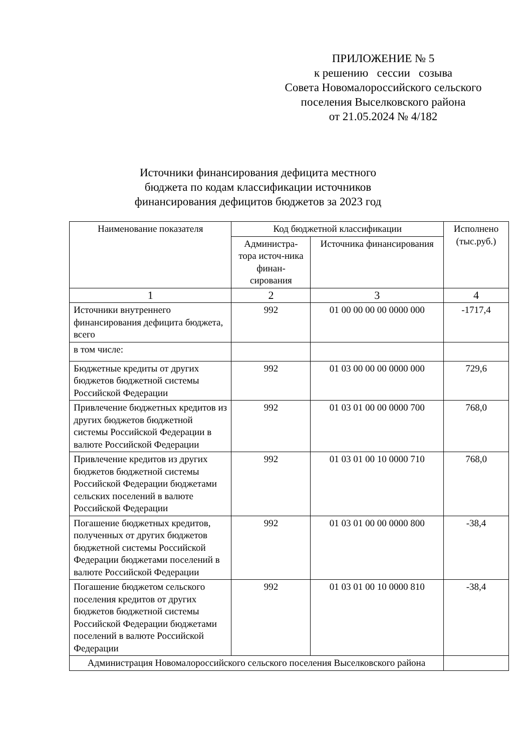ПРИЛОЖЕНИЕ № 5
к решению сессии созыва
Совета Новомалороссийского сельского
поселения Выселковского района
от 21.05.2024 № 4/182
Источники финансирования дефицита местного бюджета по кодам классификации источников финансирования дефицитов бюджетов за 2023 год
| Наименование показателя | Код бюджетной классификации | | Исполнено (тыс.руб.) |
| --- | --- | --- | --- |
| | Администра-тора источ-ника финан-сирования | Источника финансирования | |
| 1 | 2 | 3 | 4 |
| Источники внутреннего финансирования дефицита бюджета, всего | 992 | 01 00 00 00 00 0000 000 | -1717,4 |
| в том числе: | | | |
| Бюджетные кредиты от других бюджетов бюджетной системы Российской Федерации | 992 | 01 03 00 00 00 0000 000 | 729,6 |
| Привлечение бюджетных кредитов из других бюджетов бюджетной системы Российской Федерации в валюте Российской Федерации | 992 | 01 03 01 00 00 0000 700 | 768,0 |
| Привлечение кредитов из других бюджетов бюджетной системы Российской Федерации бюджетами сельских поселений в валюте Российской Федерации | 992 | 01 03 01 00 10 0000 710 | 768,0 |
| Погашение бюджетных кредитов, полученных от других бюджетов бюджетной системы Российской Федерации бюджетами поселений в валюте Российской Федерации | 992 | 01 03 01 00 00 0000 800 | -38,4 |
| Погашение бюджетом сельского поселения кредитов от других бюджетов бюджетной системы Российской Федерации бюджетами поселений в валюте Российской Федерации | 992 | 01 03 01 00 10 0000 810 | -38,4 |
| Администрация Новомалороссийского сельского поселения Выселковского района | | | |